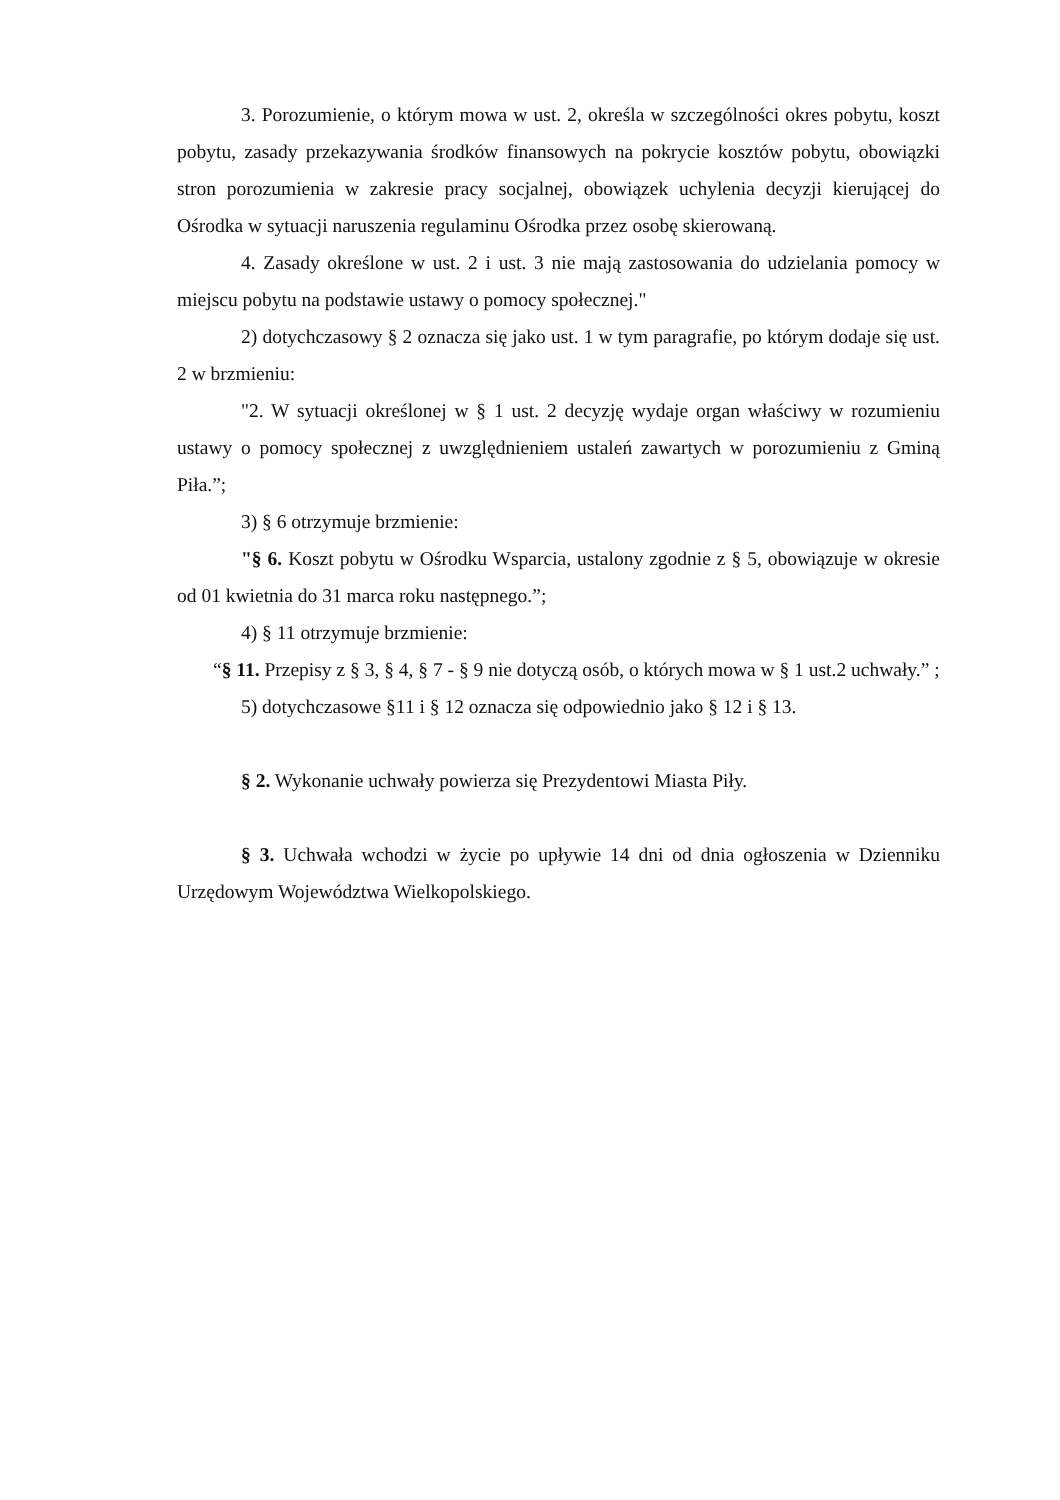3. Porozumienie, o którym mowa w ust. 2, określa w szczególności okres pobytu, koszt pobytu, zasady przekazywania środków finansowych na pokrycie kosztów pobytu, obowiązki stron porozumienia w zakresie pracy socjalnej, obowiązek uchylenia decyzji kierującej do Ośrodka w sytuacji naruszenia regulaminu Ośrodka przez osobę skierowaną.
4. Zasady określone w ust. 2 i ust. 3 nie mają zastosowania do udzielania pomocy w miejscu pobytu na podstawie ustawy o pomocy społecznej."
2) dotychczasowy § 2 oznacza się jako ust. 1 w tym paragrafie, po którym dodaje się ust. 2 w brzmieniu:
"2. W sytuacji określonej w § 1 ust. 2 decyzję wydaje organ właściwy w rozumieniu ustawy o pomocy społecznej z uwzględnieniem ustaleń zawartych w porozumieniu z Gminą Piła.”;
3) § 6 otrzymuje brzmienie:
"§ 6. Koszt pobytu w Ośrodku Wsparcia, ustalony zgodnie z § 5, obowiązuje w okresie od 01 kwietnia do 31 marca roku następnego.”;
4) § 11 otrzymuje brzmienie:
“§ 11. Przepisy z § 3, § 4, § 7 - § 9 nie dotyczą osób, o których mowa w § 1 ust.2 uchwały.” ;
5) dotychczasowe §11 i § 12 oznacza się odpowiednio jako § 12 i § 13.
§ 2. Wykonanie uchwały powierza się Prezydentowi Miasta Piły.
§ 3. Uchwała wchodzi w życie po upływie 14 dni od dnia ogłoszenia w Dzienniku Urzędowym Województwa Wielkopolskiego.